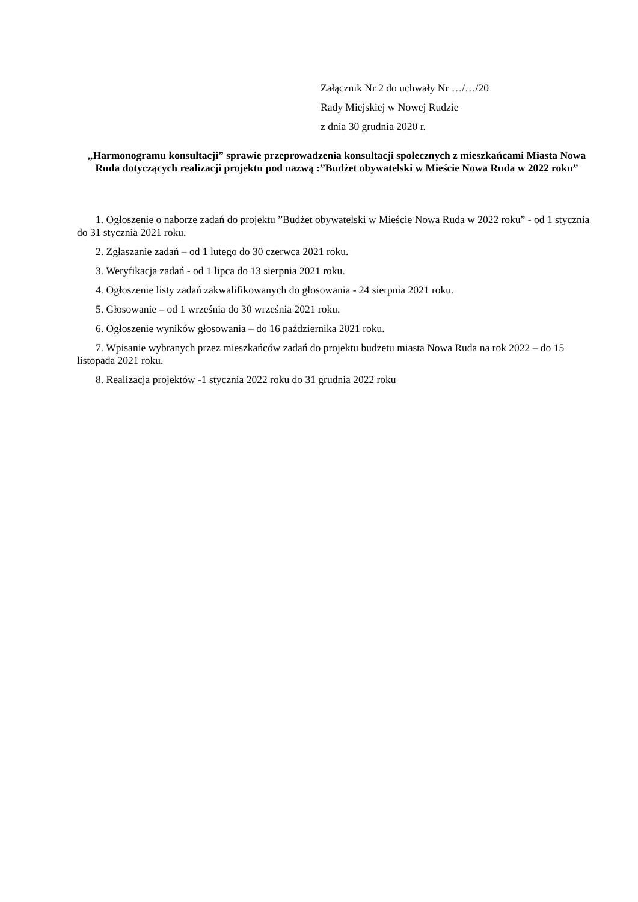Załącznik Nr 2 do uchwały Nr …/…/20
Rady Miejskiej w Nowej Rudzie
z dnia 30 grudnia 2020 r.
„Harmonogramu konsultacji” sprawie przeprowadzenia konsultacji społecznych z mieszkańcami Miasta Nowa Ruda dotyczących realizacji projektu pod nazwą :”Budżet obywatelski w Mieście Nowa Ruda w 2022 roku”
1. Ogłoszenie o naborze zadań do projektu ”Budżet obywatelski w Mieście Nowa Ruda w 2022 roku” - od 1 stycznia do 31 stycznia 2021 roku.
2. Zgłaszanie zadań – od 1 lutego do 30 czerwca 2021 roku.
3. Weryfikacja zadań - od 1 lipca do 13 sierpnia 2021 roku.
4. Ogłoszenie listy zadań zakwalifikowanych do głosowania - 24 sierpnia 2021 roku.
5. Głosowanie – od 1 września do 30 września 2021 roku.
6. Ogłoszenie wyników głosowania – do 16 października 2021 roku.
7. Wpisanie wybranych przez mieszkańców zadań do projektu budżetu miasta Nowa Ruda na rok 2022 – do 15 listopada 2021 roku.
8. Realizacja projektów -1 stycznia 2022 roku do 31 grudnia 2022 roku